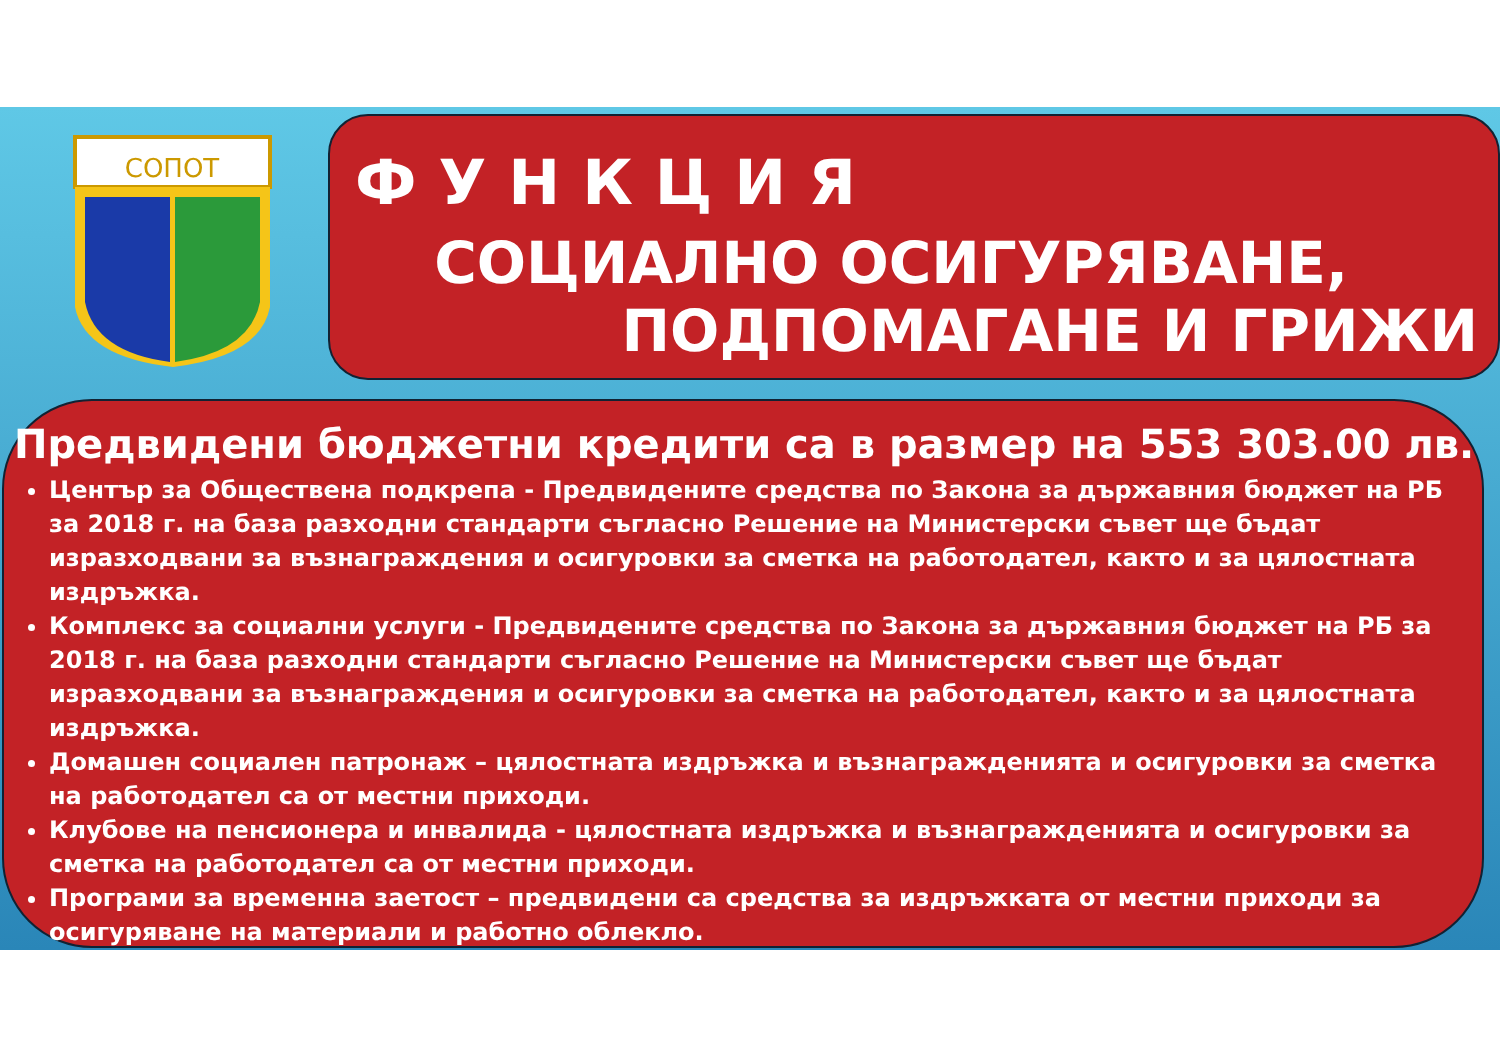СОПОТ
ФУНКЦИЯ
СОЦИАЛНО ОСИГУРЯВАНЕ,
ПОДПОМАГАНЕ И ГРИЖИ
Предвидени бюджетни кредити са в размер на 553 303.00 лв.
Център за Обществена подкрепа - Предвидените средства по Закона за държавния бюджет на РБ за 2018 г. на база разходни стандарти съгласно Решение на Министерски съвет ще бъдат изразходвани за възнаграждения и осигуровки за сметка на работодател, както и за цялостната издръжка.
Комплекс за социални услуги - Предвидените средства по Закона за държавния бюджет на РБ за 2018 г. на база разходни стандарти съгласно Решение на Министерски съвет ще бъдат изразходвани за възнаграждения и осигуровки за сметка на работодател, както и за цялостната издръжка.
Домашен социален патронаж – цялостната издръжка и възнагражденията и осигуровки за сметка на работодател са от местни приходи.
Клубове на пенсионера и инвалида - цялостната издръжка и възнагражденията и осигуровки за сметка на работодател са от местни приходи.
Програми за временна заетост – предвидени са средства за издръжката от местни приходи за осигуряване на материали и работно облекло.